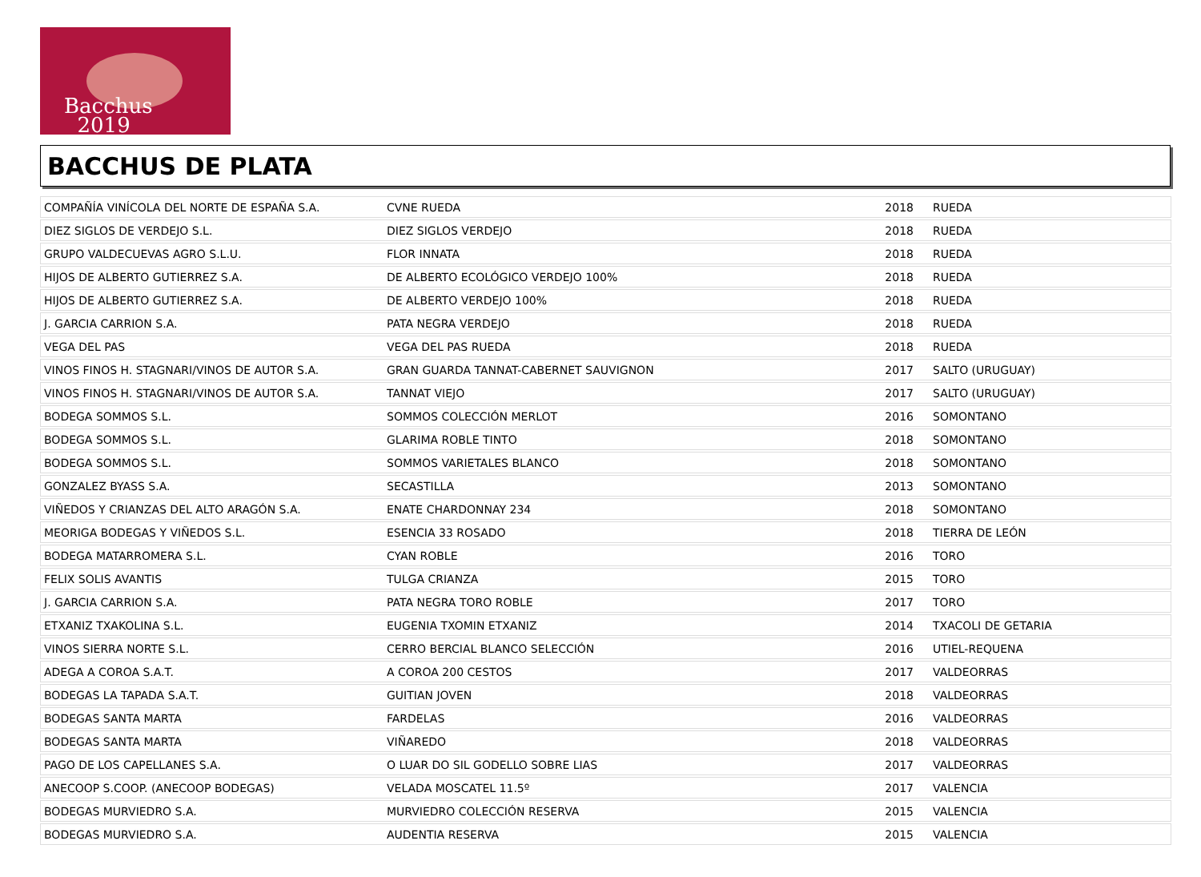Bacchus
2019
BACCHUS DE PLATA
| COMPAÑÍA VINÍCOLA DEL NORTE DE ESPAÑA S.A. | CVNE RUEDA | 2018 | RUEDA |
| DIEZ SIGLOS DE VERDEJO S.L. | DIEZ SIGLOS VERDEJO | 2018 | RUEDA |
| GRUPO VALDECUEVAS AGRO S.L.U. | FLOR INNATA | 2018 | RUEDA |
| HIJOS DE ALBERTO GUTIERREZ S.A. | DE ALBERTO ECOLÓGICO VERDEJO 100% | 2018 | RUEDA |
| HIJOS DE ALBERTO GUTIERREZ S.A. | DE ALBERTO VERDEJO 100% | 2018 | RUEDA |
| J. GARCIA CARRION S.A. | PATA NEGRA VERDEJO | 2018 | RUEDA |
| VEGA DEL PAS | VEGA DEL PAS RUEDA | 2018 | RUEDA |
| VINOS FINOS H. STAGNARI/VINOS DE AUTOR S.A. | GRAN GUARDA TANNAT-CABERNET SAUVIGNON | 2017 | SALTO (URUGUAY) |
| VINOS FINOS H. STAGNARI/VINOS DE AUTOR S.A. | TANNAT VIEJO | 2017 | SALTO (URUGUAY) |
| BODEGA SOMMOS S.L. | SOMMOS COLECCIÓN MERLOT | 2016 | SOMONTANO |
| BODEGA SOMMOS S.L. | GLARIMA ROBLE TINTO | 2018 | SOMONTANO |
| BODEGA SOMMOS S.L. | SOMMOS VARIETALES BLANCO | 2018 | SOMONTANO |
| GONZALEZ BYASS S.A. | SECASTILLA | 2013 | SOMONTANO |
| VIÑEDOS Y CRIANZAS DEL ALTO ARAGÓN S.A. | ENATE CHARDONNAY 234 | 2018 | SOMONTANO |
| MEORIGA BODEGAS Y VIÑEDOS S.L. | ESENCIA 33 ROSADO | 2018 | TIERRA DE LEÓN |
| BODEGA MATARROMERA S.L. | CYAN ROBLE | 2016 | TORO |
| FELIX SOLIS AVANTIS | TULGA CRIANZA | 2015 | TORO |
| J. GARCIA CARRION S.A. | PATA NEGRA TORO ROBLE | 2017 | TORO |
| ETXANIZ TXAKOLINA S.L. | EUGENIA TXOMIN ETXANIZ | 2014 | TXACOLI DE GETARIA |
| VINOS SIERRA NORTE S.L. | CERRO BERCIAL BLANCO SELECCIÓN | 2016 | UTIEL-REQUENA |
| ADEGA A COROA S.A.T. | A COROA 200 CESTOS | 2017 | VALDEORRAS |
| BODEGAS LA TAPADA S.A.T. | GUITIAN JOVEN | 2018 | VALDEORRAS |
| BODEGAS SANTA MARTA | FARDELAS | 2016 | VALDEORRAS |
| BODEGAS SANTA MARTA | VIÑAREDO | 2018 | VALDEORRAS |
| PAGO DE LOS CAPELLANES S.A. | O LUAR DO SIL GODELLO SOBRE LIAS | 2017 | VALDEORRAS |
| ANECOOP S.COOP. (ANECOOP BODEGAS) | VELADA MOSCATEL 11.5º | 2017 | VALENCIA |
| BODEGAS MURVIEDRO S.A. | MURVIEDRO COLECCIÓN RESERVA | 2015 | VALENCIA |
| BODEGAS MURVIEDRO S.A. | AUDENTIA RESERVA | 2015 | VALENCIA |